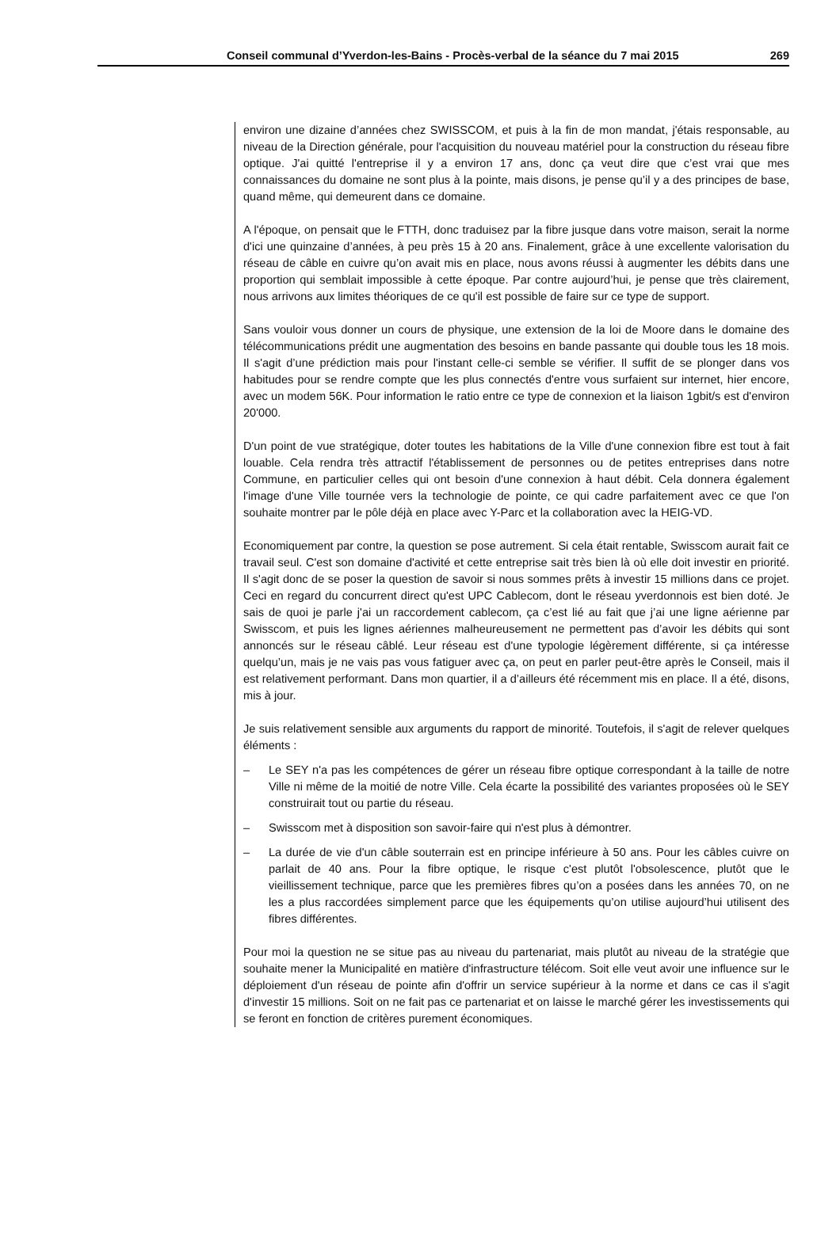Conseil communal d’Yverdon-les-Bains - Procès-verbal de la séance du 7 mai 2015 269
environ une dizaine d’années chez SWISSCOM, et puis à la fin de mon mandat, j'étais responsable, au niveau de la Direction générale, pour l'acquisition du nouveau matériel pour la construction du réseau fibre optique. J'ai quitté l'entreprise il y a environ 17 ans, donc ça veut dire que c’est vrai que mes connaissances du domaine ne sont plus à la pointe, mais disons, je pense qu’il y a des principes de base, quand même, qui demeurent dans ce domaine.
A l'époque, on pensait que le FTTH, donc traduisez par la fibre jusque dans votre maison, serait la norme d'ici une quinzaine d’années, à peu près 15 à 20 ans. Finalement, grâce à une excellente valorisation du réseau de câble en cuivre qu’on avait mis en place, nous avons réussi à augmenter les débits dans une proportion qui semblait impossible à cette époque. Par contre aujourd’hui, je pense que très clairement, nous arrivons aux limites théoriques de ce qu'il est possible de faire sur ce type de support.
Sans vouloir vous donner un cours de physique, une extension de la loi de Moore dans le domaine des télécommunications prédit une augmentation des besoins en bande passante qui double tous les 18 mois. Il s'agit d’une prédiction mais pour l'instant celle-ci semble se vérifier. Il suffit de se plonger dans vos habitudes pour se rendre compte que les plus connectés d'entre vous surfaient sur internet, hier encore, avec un modem 56K. Pour information le ratio entre ce type de connexion et la liaison 1gbit/s est d'environ 20'000.
D'un point de vue stratégique, doter toutes les habitations de la Ville d'une connexion fibre est tout à fait louable. Cela rendra très attractif l'établissement de personnes ou de petites entreprises dans notre Commune, en particulier celles qui ont besoin d'une connexion à haut débit. Cela donnera également l'image d'une Ville tournée vers la technologie de pointe, ce qui cadre parfaitement avec ce que l'on souhaite montrer par le pôle déjà en place avec Y-Parc et la collaboration avec la HEIG-VD.
Economiquement par contre, la question se pose autrement. Si cela était rentable, Swisscom aurait fait ce travail seul. C'est son domaine d'activité et cette entreprise sait très bien là où elle doit investir en priorité. Il s'agit donc de se poser la question de savoir si nous sommes prêts à investir 15 millions dans ce projet. Ceci en regard du concurrent direct qu'est UPC Cablecom, dont le réseau yverdonnois est bien doté. Je sais de quoi je parle j'ai un raccordement cablecom, ça c’est lié au fait que j’ai une ligne aérienne par Swisscom, et puis les lignes aériennes malheureusement ne permettent pas d’avoir les débits qui sont annoncés sur le réseau câblé. Leur réseau est d'une typologie légèrement différente, si ça intéresse quelqu’un, mais je ne vais pas vous fatiguer avec ça, on peut en parler peut-être après le Conseil, mais il est relativement performant. Dans mon quartier, il a d’ailleurs été récemment mis en place. Il a été, disons, mis à jour.
Je suis relativement sensible aux arguments du rapport de minorité. Toutefois, il s'agit de relever quelques éléments :
– Le SEY n'a pas les compétences de gérer un réseau fibre optique correspondant à la taille de notre Ville ni même de la moitié de notre Ville. Cela écarte la possibilité des variantes proposées où le SEY construirait tout ou partie du réseau.
– Swisscom met à disposition son savoir-faire qui n'est plus à démontrer.
– La durée de vie d'un câble souterrain est en principe inférieure à 50 ans. Pour les câbles cuivre on parlait de 40 ans. Pour la fibre optique, le risque c'est plutôt l'obsolescence, plutôt que le vieillissement technique, parce que les premières fibres qu’on a posées dans les années 70, on ne les a plus raccordées simplement parce que les équipements qu’on utilise aujourd’hui utilisent des fibres différentes.
Pour moi la question ne se situe pas au niveau du partenariat, mais plutôt au niveau de la stratégie que souhaite mener la Municipalité en matière d'infrastructure télécom. Soit elle veut avoir une influence sur le déploiement d'un réseau de pointe afin d'offrir un service supérieur à la norme et dans ce cas il s'agit d'investir 15 millions. Soit on ne fait pas ce partenariat et on laisse le marché gérer les investissements qui se feront en fonction de critères purement économiques.